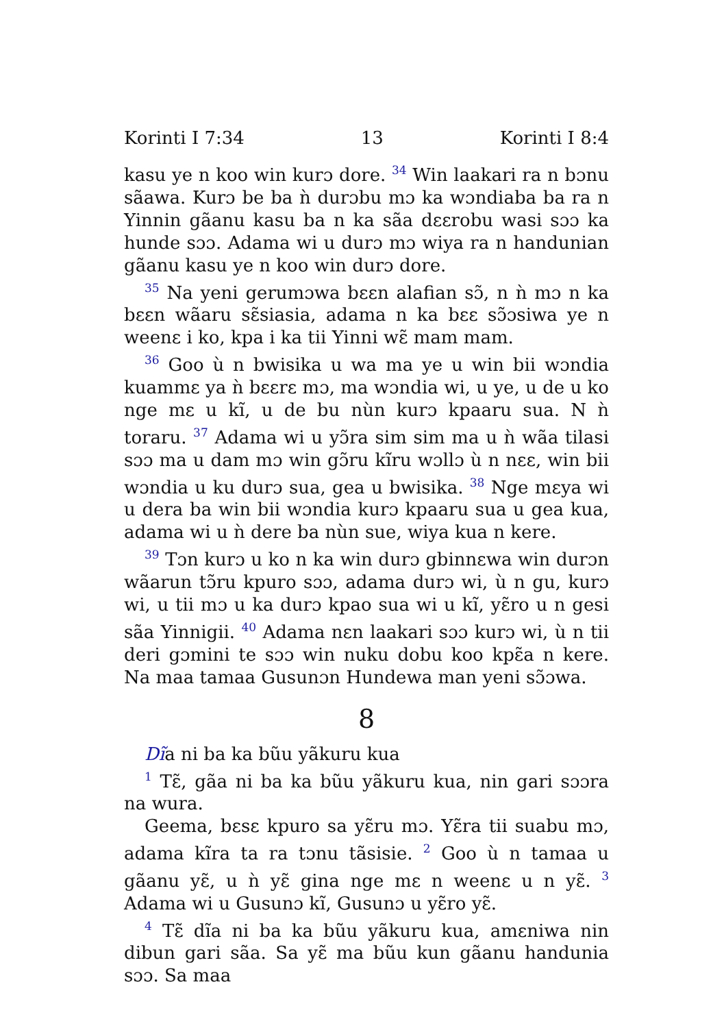Korinti I 7:34 13 Korinti I 8:4
kasu ye n koo win kurɔ dore. <sup>34</sup> Win laakari ra n bɔnu sãawa. Kurɔ be ba ǹ durɔbu mɔ ka wɔndiaba ba ra n Yinnin gãanu kasu ba n ka sãa dɛɛrobu wasi sɔɔ ka hunde sɔɔ. Adama wi u durɔ mɔ wiya ra n handunian gãanu kasu ye n koo win durɔ dore.
<sup>35</sup> Na yeni gerumɔwa bɛɛn alafian sɔ̃, n ǹ mɔ n ka bɛɛn wãaru sɛ̃siasia, adama n ka bɛɛ sɔ̃ɔsiwa ye n weenɛ i ko, kpa i ka tii Yinni wɛ̃ mam mam.
<sup>36</sup> Goo ù n bwisika u wa ma ye u win bii wɔndia kuammɛ ya ǹ bɛɛrɛ mɔ, ma wɔndia wi, u ye, u de u ko nge mɛ u kĩ, u de bu nùn kurɔ kpaaru sua. N ǹ toraru. <sup>37</sup> Adama wi u yɔ̃ra sim sim ma u ǹ wãa tilasi sɔɔ ma u dam mɔ win gɔ̃ru kĩru wɔllɔ ù n nɛɛ, win bii wɔndia u ku durɔ sua, gea u bwisika. <sup>38</sup> Nge mɛya wi u dera ba win bii wɔndia kurɔ kpaaru sua u gea kua, adama wi u ǹ dere ba nùn sue, wiya kua n kere.
<sup>39</sup> Tɔn kurɔ u ko n ka win durɔ gbinnɛwa win durɔn wãarun tɔ̃ru kpuro sɔɔ, adama durɔ wi, ù n gu, kurɔ wi, u tii mɔ u ka durɔ kpao sua wi u kĩ, yɛ̃ro u n gesi sãa Yinnigii. <sup>40</sup> Adama nɛn laakari sɔɔ kurɔ wi, ù n tii deri gɔmini te sɔɔ win nuku dobu koo kpɛ̃a n kere. Na maa tamaa Gusunɔn Hundewa man yeni sɔ̃ɔwa.
8
Dĩa ni ba ka bũu yãkuru kua
<sup>1</sup> Tɛ̃, gãa ni ba ka bũu yãkuru kua, nin gari sɔɔra na wura.
Geema, bɛsɛ kpuro sa yɛ̃ru mɔ. Yɛ̃ra tii suabu mɔ, adama kĩra ta ra tɔnu tãsisie. <sup>2</sup> Goo ù n tamaa u gãanu yɛ̃, u ǹ yɛ̃ gina nge mɛ n weenɛ u n yɛ̃. <sup>3</sup> Adama wi u Gusunɔ kĩ, Gusunɔ u yɛ̃ro yɛ̃.
<sup>4</sup> Tɛ̃ dĩa ni ba ka bũu yãkuru kua, amɛniwa nin dibun gari sãa. Sa yɛ̃ ma bũu kun gãanu handunia sɔɔ. Sa maa